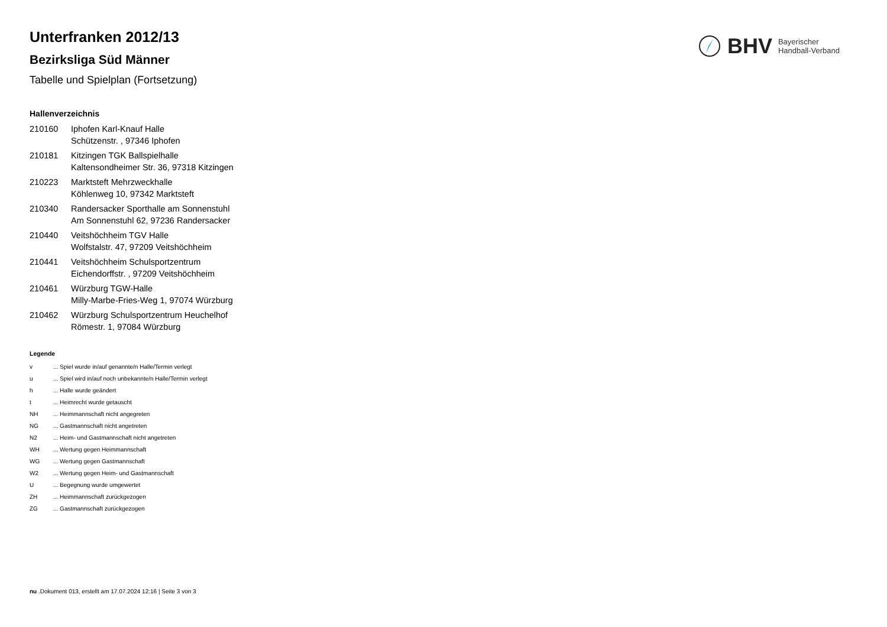BHV Bayerischer
Handball-Verband
Unterfranken 2012/13
Bezirksliga Süd Männer
Tabelle und Spielplan (Fortsetzung)
Hallenverzeichnis
| 210160 | Iphofen Karl-Knauf Halle Schützenstr. , 97346 Iphofen |
| 210181 | Kitzingen TGK Ballspielhalle Kaltensondheimer Str. 36, 97318 Kitzingen |
| 210223 | Marktsteft Mehrzweckhalle Köhlenweg 10, 97342 Marktsteft |
| 210340 | Randersacker Sporthalle am Sonnenstuhl Am Sonnenstuhl 62, 97236 Randersacker |
| 210440 | Veitshöchheim TGV Halle Wolfstalstr. 47, 97209 Veitshöchheim |
| 210441 | Veitshöchheim Schulsportzentrum Eichendorffstr. , 97209 Veitshöchheim |
| 210461 | Würzburg TGW-Halle Milly-Marbe-Fries-Weg 1, 97074 Würzburg |
| 210462 | Würzburg Schulsportzentrum Heuchelhof Römestr. 1, 97084 Würzburg |
Legende
| v | ... Spiel wurde in/auf genannte/n Halle/Termin verlegt |
| u | ... Spiel wird in/auf noch unbekannte/n Halle/Termin verlegt |
| h | ... Halle wurde geändert |
| t | ... Heimrecht wurde getauscht |
| NH | ... Heimmannschaft nicht angegreten |
| NG | ... Gastmannschaft nicht angetreten |
| N2 | ... Heim- und Gastmannschaft nicht angetreten |
| WH | ... Wertung gegen Heimmannschaft |
| WG | ... Wertung gegen Gastmannschaft |
| W2 | ... Wertung gegen Heim- und Gastmannschaft |
| U | ... Begegnung wurde umgewertet |
| ZH | ... Heimmannschaft zurückgezogen |
| ZG | ... Gastmannschaft zurückgezogen |
nu .Dokument 013, erstellt am 17.07.2024 12:16 | Seite 3 von 3